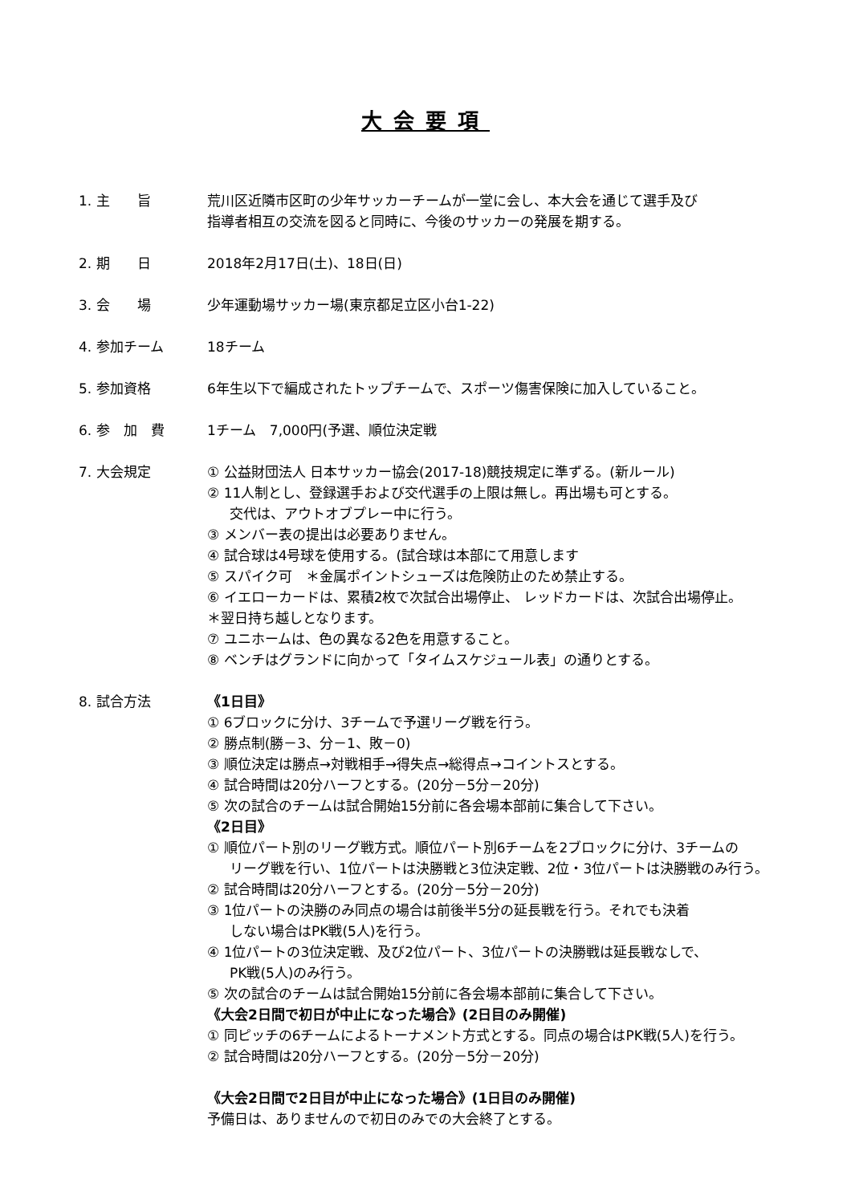大会要項
1. 主　　旨 荒川区近隣市区町の少年サッカーチームが一堂に会し、本大会を通じて選手及び
指導者相互の交流を図ると同時に、今後のサッカーの発展を期する。
2. 期　　日 2018年2月17日(土)、18日(日)
3. 会　　場 少年運動場サッカー場(東京都足立区小台1-22)
4. 参加チーム 18チーム
5. 参加資格 6年生以下で編成されたトップチームで、スポーツ傷害保険に加入していること。
6. 参　加　費 1チーム　7,000円(予選、順位決定戦
7. 大会規定 ① 公益財団法人 日本サッカー協会(2017-18)競技規定に準ずる。(新ルール)
② 11人制とし、登録選手および交代選手の上限は無し。再出場も可とする。
交代は、アウトオブプレー中に行う。
③ メンバー表の提出は必要ありません。
④ 試合球は4号球を使用する。(試合球は本部にて用意します
⑤ スパイク可　＊金属ポイントシューズは危険防止のため禁止する。
⑥ イエローカードは、累積2枚で次試合出場停止、 レッドカードは、次試合出場停止。
＊翌日持ち越しとなります。
⑦ ユニホームは、色の異なる2色を用意すること。
⑧ ベンチはグランドに向かって「タイムスケジュール表」の通りとする。
8. 試合方法 《1日目》
① 6ブロックに分け、3チームで予選リーグ戦を行う。
② 勝点制(勝－3、分－1、敗－0)
③ 順位決定は勝点→対戦相手→得失点→総得点→コイントスとする。
④ 試合時間は20分ハーフとする。(20分－5分－20分)
⑤ 次の試合のチームは試合開始15分前に各会場本部前に集合して下さい。
《2日目》
① 順位パート別のリーグ戦方式。順位パート別6チームを2ブロックに分け、3チームの
リーグ戦を行い、1位パートは決勝戦と3位決定戦、2位・3位パートは決勝戦のみ行う。
② 試合時間は20分ハーフとする。(20分－5分－20分)
③ 1位パートの決勝のみ同点の場合は前後半5分の延長戦を行う。それでも決着
しない場合はPK戦(5人)を行う。
④ 1位パートの3位決定戦、及び2位パート、3位パートの決勝戦は延長戦なしで、
PK戦(5人)のみ行う。
⑤ 次の試合のチームは試合開始15分前に各会場本部前に集合して下さい。
《大会2日間で初日が中止になった場合》(2日目のみ開催)
① 同ピッチの6チームによるトーナメント方式とする。同点の場合はPK戦(5人)を行う。
② 試合時間は20分ハーフとする。(20分－5分－20分)
《大会2日間で2日目が中止になった場合》(1日目のみ開催)
予備日は、ありませんので初日のみでの大会終了とする。